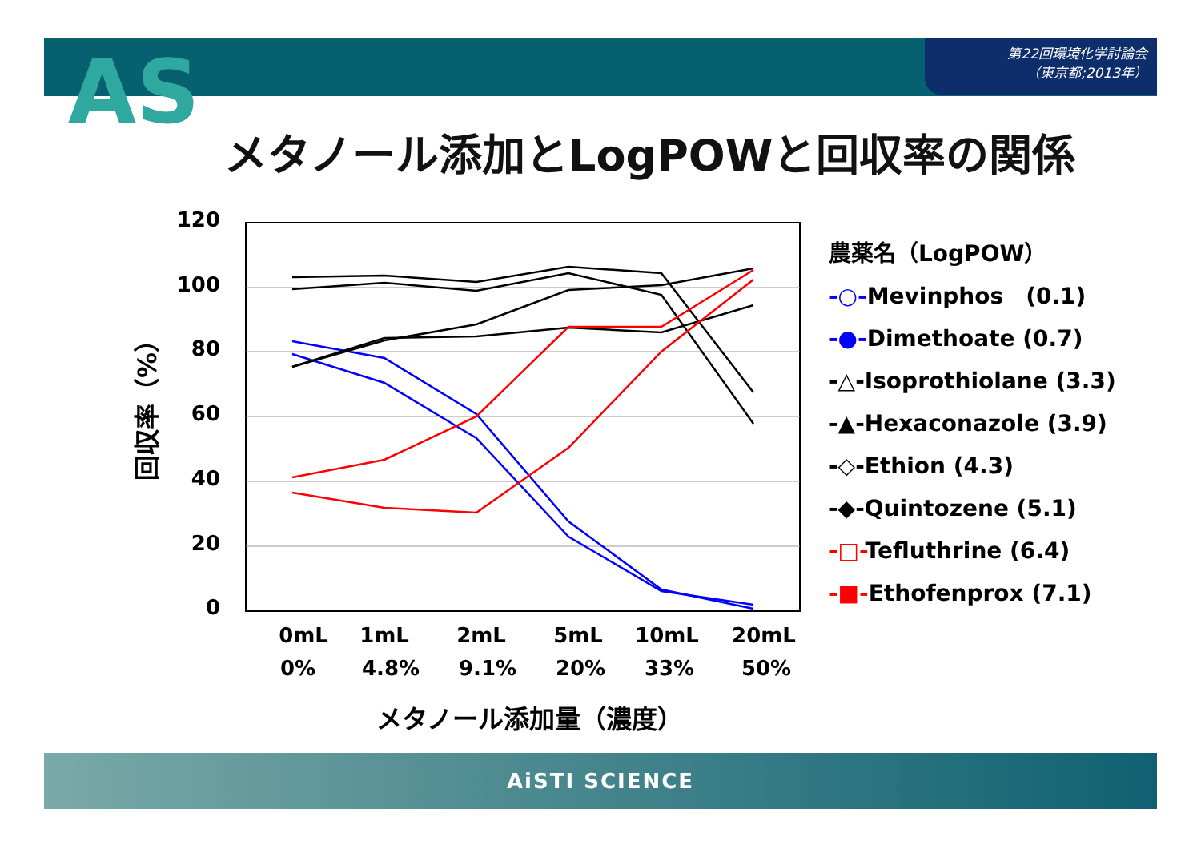第22回環境化学討論会
（東京都;2013年）
AS
メタノール添加とLogPOWと回収率の関係
120
100
80
60
40
20
0
回収率（%）
0mL
1mL
2mL
5mL
10mL
20mL
0%
4.8%
9.1%
20%
33%
50%
農薬名（LogPOW）
-○-Mevinphos　(0.1)
-●-Dimethoate (0.7)
-△-Isoprothiolane (3.3)
-▲-Hexaconazole (3.9)
-◇-Ethion (4.3)
-◆-Quintozene (5.1)
-□-Tefluthrine (6.4)
-■-Ethofenprox (7.1)
メタノール添加量（濃度）
AiSTI SCIENCE